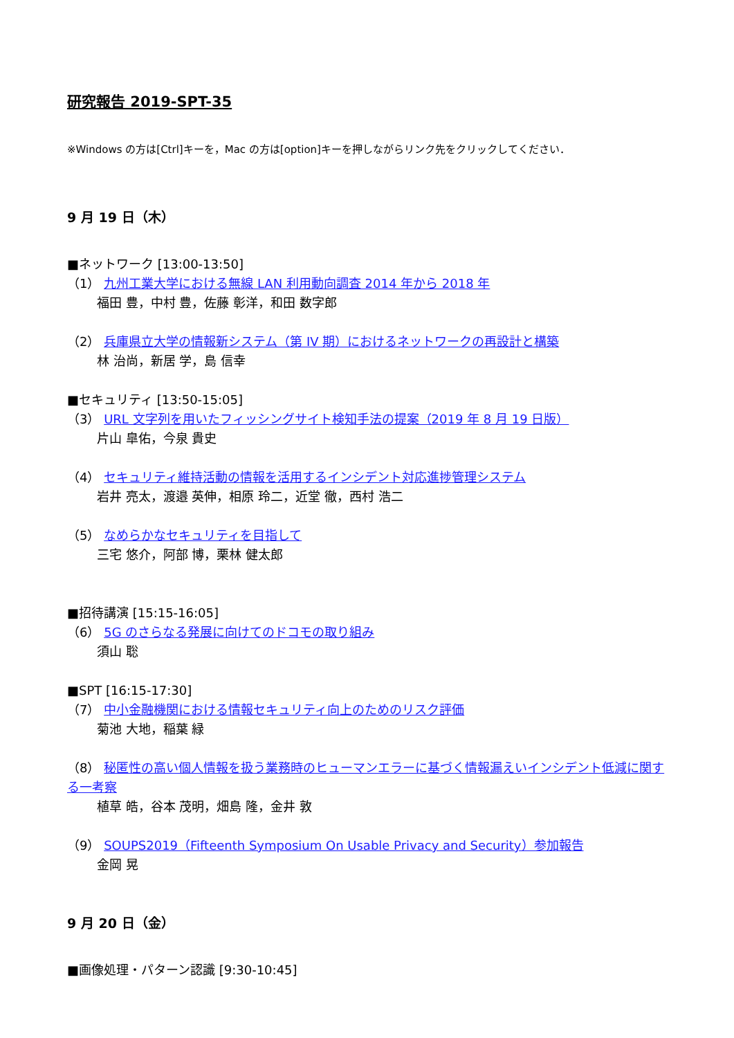研究報告 2019-SPT-35
※Windows の方は[Ctrl]キーを，Mac の方は[option]キーを押しながらリンク先をクリックしてください．
9 月 19 日（木）
■ネットワーク [13:00-13:50]
（1） 九州工業大学における無線 LAN 利用動向調査 2014 年から 2018 年
福田 豊，中村 豊，佐藤 彰洋，和田 数字郎
（2） 兵庫県立大学の情報新システム（第 IV 期）におけるネットワークの再設計と構築
林 治尚，新居 学，島 信幸
■セキュリティ [13:50-15:05]
（3） URL 文字列を用いたフィッシングサイト検知手法の提案（2019 年 8 月 19 日版）
片山 皐佑，今泉 貴史
（4） セキュリティ維持活動の情報を活用するインシデント対応進捗管理システム
岩井 亮太，渡邉 英伸，相原 玲二，近堂 徹，西村 浩二
（5） なめらかなセキュリティを目指して
三宅 悠介，阿部 博，栗林 健太郎
■招待講演 [15:15-16:05]
（6） 5G のさらなる発展に向けてのドコモの取り組み
須山 聡
■SPT [16:15-17:30]
（7） 中小金融機関における情報セキュリティ向上のためのリスク評価
菊池 大地，稲葉 緑
（8） 秘匿性の高い個人情報を扱う業務時のヒューマンエラーに基づく情報漏えいインシデント低減に関する一考察
植草 皓，谷本 茂明，畑島 隆，金井 敦
（9） SOUPS2019（Fifteenth Symposium On Usable Privacy and Security）参加報告
金岡 晃
9 月 20 日（金）
■画像処理・パターン認識 [9:30-10:45]